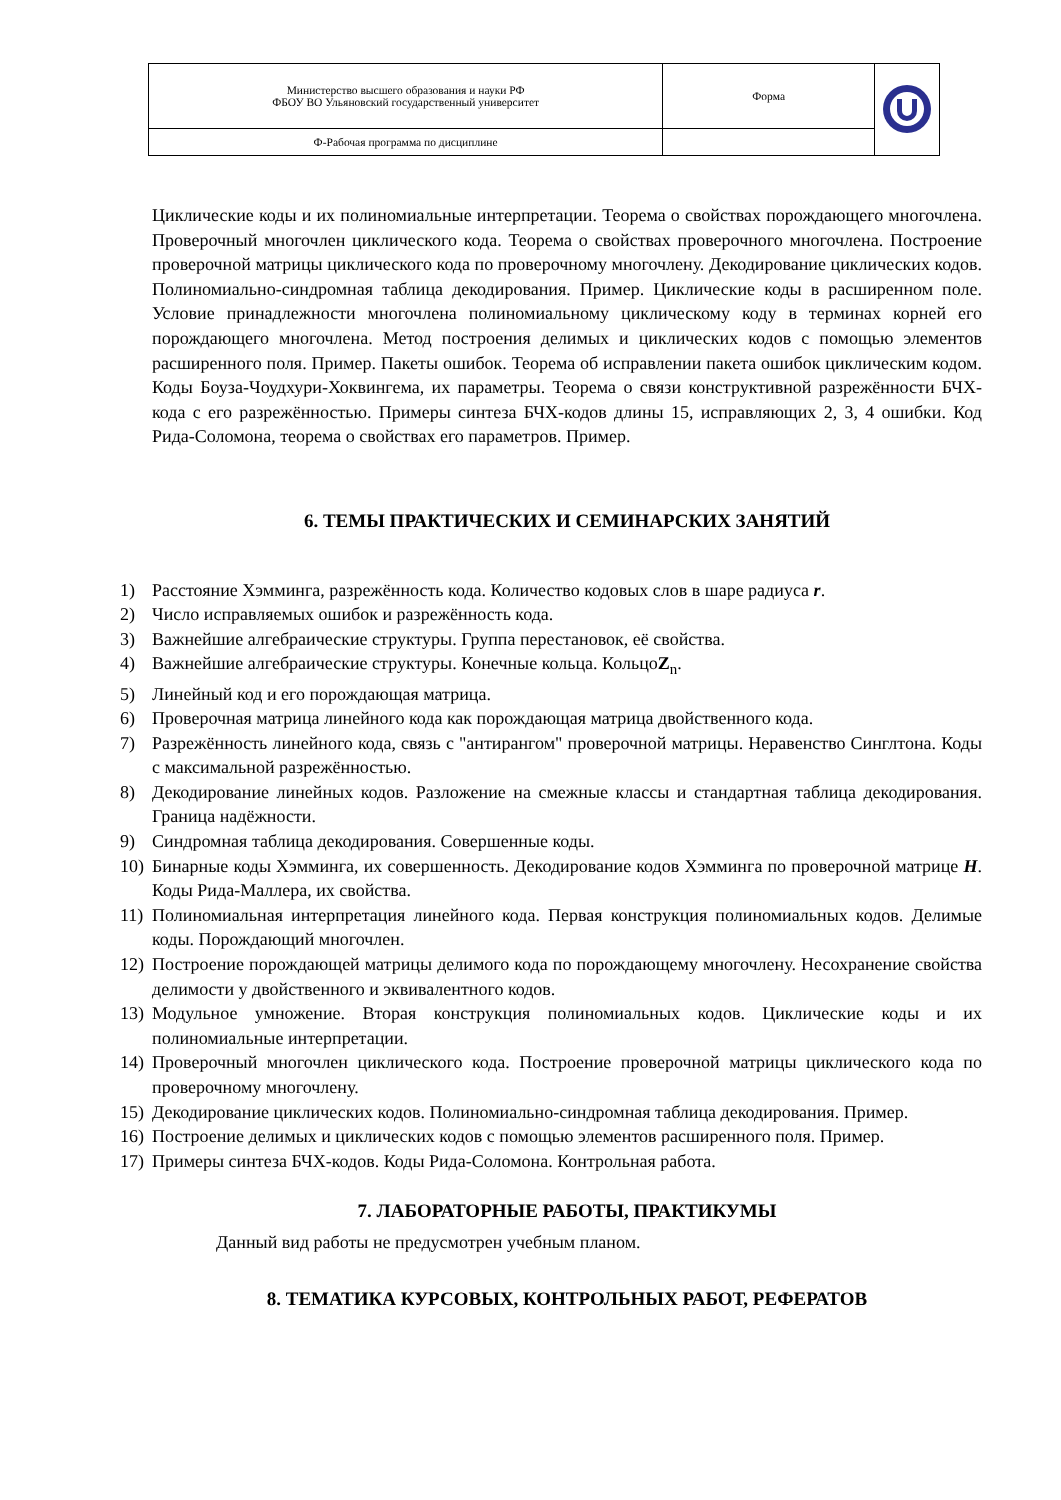| Министерство высшего образования и науки РФ ФБОУ ВО Ульяновский государственный университет | Форма | |
| Ф-Рабочая программа по дисциплине | | |
Циклические коды и их полиномиальные интерпретации. Теорема о свойствах порождающего многочлена. Проверочный многочлен циклического кода. Теорема о свойствах проверочного многочлена. Построение проверочной матрицы циклического кода по проверочному многочлену. Декодирование циклических кодов. Полиномиально-синдромная таблица декодирования. Пример. Циклические коды в расширенном поле. Условие принадлежности многочлена полиномиальному циклическому коду в терминах корней его порождающего многочлена. Метод построения делимых и циклических кодов с помощью элементов расширенного поля. Пример. Пакеты ошибок. Теорема об исправлении пакета ошибок циклическим кодом. Коды Боуза-Чоудхури-Хоквингема, их параметры. Теорема о связи конструктивной разрежённости БЧХ-кода с его разрежённостью. Примеры синтеза БЧХ-кодов длины 15, исправляющих 2, 3, 4 ошибки. Код Рида-Соломона, теорема о свойствах его параметров. Пример.
6. ТЕМЫ ПРАКТИЧЕСКИХ И СЕМИНАРСКИХ ЗАНЯТИЙ
1) Расстояние Хэмминга, разрежённость кода. Количество кодовых слов в шаре радиуса r.
2) Число исправляемых ошибок и разрежённость кода.
3) Важнейшие алгебраические структуры. Группа перестановок, её свойства.
4) Важнейшие алгебраические структуры. Конечные кольца. КольцоZ<sub>n</sub>.
5) Линейный код и его порождающая матрица.
6) Проверочная матрица линейного кода как порождающая матрица двойственного кода.
7) Разрежённость линейного кода, связь с "антирангом" проверочной матрицы. Неравенство Синглтона. Коды с максимальной разрежённостью.
8) Декодирование линейных кодов. Разложение на смежные классы и стандартная таблица декодирования. Граница надёжности.
9) Синдромная таблица декодирования. Совершенные коды.
10) Бинарные коды Хэмминга, их совершенность. Декодирование кодов Хэмминга по проверочной матрице H. Коды Рида-Маллера, их свойства.
11) Полиномиальная интерпретация линейного кода. Первая конструкция полиномиальных кодов. Делимые коды. Порождающий многочлен.
12) Построение порождающей матрицы делимого кода по порождающему многочлену. Несохранение свойства делимости у двойственного и эквивалентного кодов.
13) Модульное умножение. Вторая конструкция полиномиальных кодов. Циклические коды и их полиномиальные интерпретации.
14) Проверочный многочлен циклического кода. Построение проверочной матрицы циклического кода по проверочному многочлену.
15) Декодирование циклических кодов. Полиномиально-синдромная таблица декодирования. Пример.
16) Построение делимых и циклических кодов с помощью элементов расширенного поля. Пример.
17) Примеры синтеза БЧХ-кодов. Коды Рида-Соломона. Контрольная работа.
7. ЛАБОРАТОРНЫЕ РАБОТЫ, ПРАКТИКУМЫ
Данный вид работы не предусмотрен учебным планом.
8. ТЕМАТИКА КУРСОВЫХ, КОНТРОЛЬНЫХ РАБОТ, РЕФЕРАТОВ